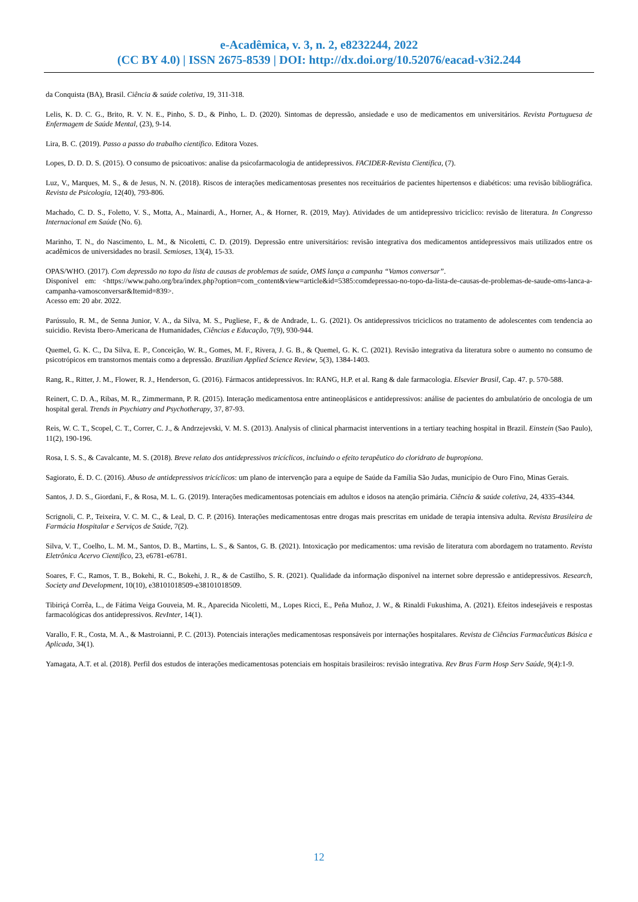e-Acadêmica, v. 3, n. 2, e8232244, 2022
(CC BY 4.0) | ISSN 2675-8539 | DOI: http://dx.doi.org/10.52076/eacad-v3i2.244
da Conquista (BA), Brasil. Ciência & saúde coletiva, 19, 311-318.
Lelis, K. D. C. G., Brito, R. V. N. E., Pinho, S. D., & Pinho, L. D. (2020). Sintomas de depressão, ansiedade e uso de medicamentos em universitários. Revista Portuguesa de Enfermagem de Saúde Mental, (23), 9-14.
Lira, B. C. (2019). Passo a passo do trabalho científico. Editora Vozes.
Lopes, D. D. D. S. (2015). O consumo de psicoativos: analise da psicofarmacologia de antidepressivos. FACIDER-Revista Científica, (7).
Luz, V., Marques, M. S., & de Jesus, N. N. (2018). Riscos de interações medicamentosas presentes nos receituários de pacientes hipertensos e diabéticos: uma revisão bibliográfica. Revista de Psicologia, 12(40), 793-806.
Machado, C. D. S., Foletto, V. S., Motta, A., Mainardi, A., Horner, A., & Horner, R. (2019, May). Atividades de um antidepressivo tricíclico: revisão de literatura. In Congresso Internacional em Saúde (No. 6).
Marinho, T. N., do Nascimento, L. M., & Nicoletti, C. D. (2019). Depressão entre universitários: revisão integrativa dos medicamentos antidepressivos mais utilizados entre os acadêmicos de universidades no brasil. Semioses, 13(4), 15-33.
OPAS/WHO. (2017). Com depressão no topo da lista de causas de problemas de saúde, OMS lança a campanha “Vamos conversar”.
Disponível em: <https://www.paho.org/bra/index.php?option=com_content&view=article&id=5385:comdepressao-no-topo-da-lista-de-causas-de-problemas-de-saude-oms-lanca-a-campanha-vamosconversar&Itemid=839>.
Acesso em: 20 abr. 2022.
Parússulo, R. M., de Senna Junior, V. A., da Silva, M. S., Pugliese, F., & de Andrade, L. G. (2021). Os antidepressivos triciclicos no tratamento de adolescentes com tendencia ao suicidio. Revista Ibero-Americana de Humanidades, Ciências e Educação, 7(9), 930-944.
Quemel, G. K. C., Da Silva, E. P., Conceição, W. R., Gomes, M. F., Rivera, J. G. B., & Quemel, G. K. C. (2021). Revisão integrativa da literatura sobre o aumento no consumo de psicotrópicos em transtornos mentais como a depressão. Brazilian Applied Science Review, 5(3), 1384-1403.
Rang, R., Ritter, J. M., Flower, R. J., Henderson, G. (2016). Fármacos antidepressivos. In: RANG, H.P. et al. Rang & dale farmacologia. Elsevier Brasil, Cap. 47. p. 570-588.
Reinert, C. D. A., Ribas, M. R., Zimmermann, P. R. (2015). Interação medicamentosa entre antineoplásicos e antidepressivos: análise de pacientes do ambulatório de oncologia de um hospital geral. Trends in Psychiatry and Psychotherapy, 37, 87-93.
Reis, W. C. T., Scopel, C. T., Correr, C. J., & Andrzejevski, V. M. S. (2013). Analysis of clinical pharmacist interventions in a tertiary teaching hospital in Brazil. Einstein (Sao Paulo), 11(2), 190-196.
Rosa, I. S. S., & Cavalcante, M. S. (2018). Breve relato dos antidepressivos tricíclicos, incluindo o efeito terapêutico do cloridrato de bupropiona.
Sagiorato, É. D. C. (2016). Abuso de antidepressivos tricíclicos: um plano de intervenção para a equipe de Saúde da Família São Judas, município de Ouro Fino, Minas Gerais.
Santos, J. D. S., Giordani, F., & Rosa, M. L. G. (2019). Interações medicamentosas potenciais em adultos e idosos na atenção primária. Ciência & saúde coletiva, 24, 4335-4344.
Scrignoli, C. P., Teixeira, V. C. M. C., & Leal, D. C. P. (2016). Interações medicamentosas entre drogas mais prescritas em unidade de terapia intensiva adulta. Revista Brasileira de Farmácia Hospitalar e Serviços de Saúde, 7(2).
Silva, V. T., Coelho, L. M. M., Santos, D. B., Martins, L. S., & Santos, G. B. (2021). Intoxicação por medicamentos: uma revisão de literatura com abordagem no tratamento. Revista Eletrônica Acervo Científico, 23, e6781-e6781.
Soares, F. C., Ramos, T. B., Bokehi, R. C., Bokehi, J. R., & de Castilho, S. R. (2021). Qualidade da informação disponível na internet sobre depressão e antidepressivos. Research, Society and Development, 10(10), e38101018509-e38101018509.
Tibiriçá Corrêa, L., de Fátima Veiga Gouveia, M. R., Aparecida Nicoletti, M., Lopes Ricci, E., Peña Muñoz, J. W., & Rinaldi Fukushima, A. (2021). Efeitos indesejáveis e respostas farmacológicas dos antidepressivos. RevInter, 14(1).
Varallo, F. R., Costa, M. A., & Mastroianni, P. C. (2013). Potenciais interações medicamentosas responsáveis por internações hospitalares. Revista de Ciências Farmacêuticas Básica e Aplicada, 34(1).
Yamagata, A.T. et al. (2018). Perfil dos estudos de interações medicamentosas potenciais em hospitais brasileiros: revisão integrativa. Rev Bras Farm Hosp Serv Saúde, 9(4):1-9.
12